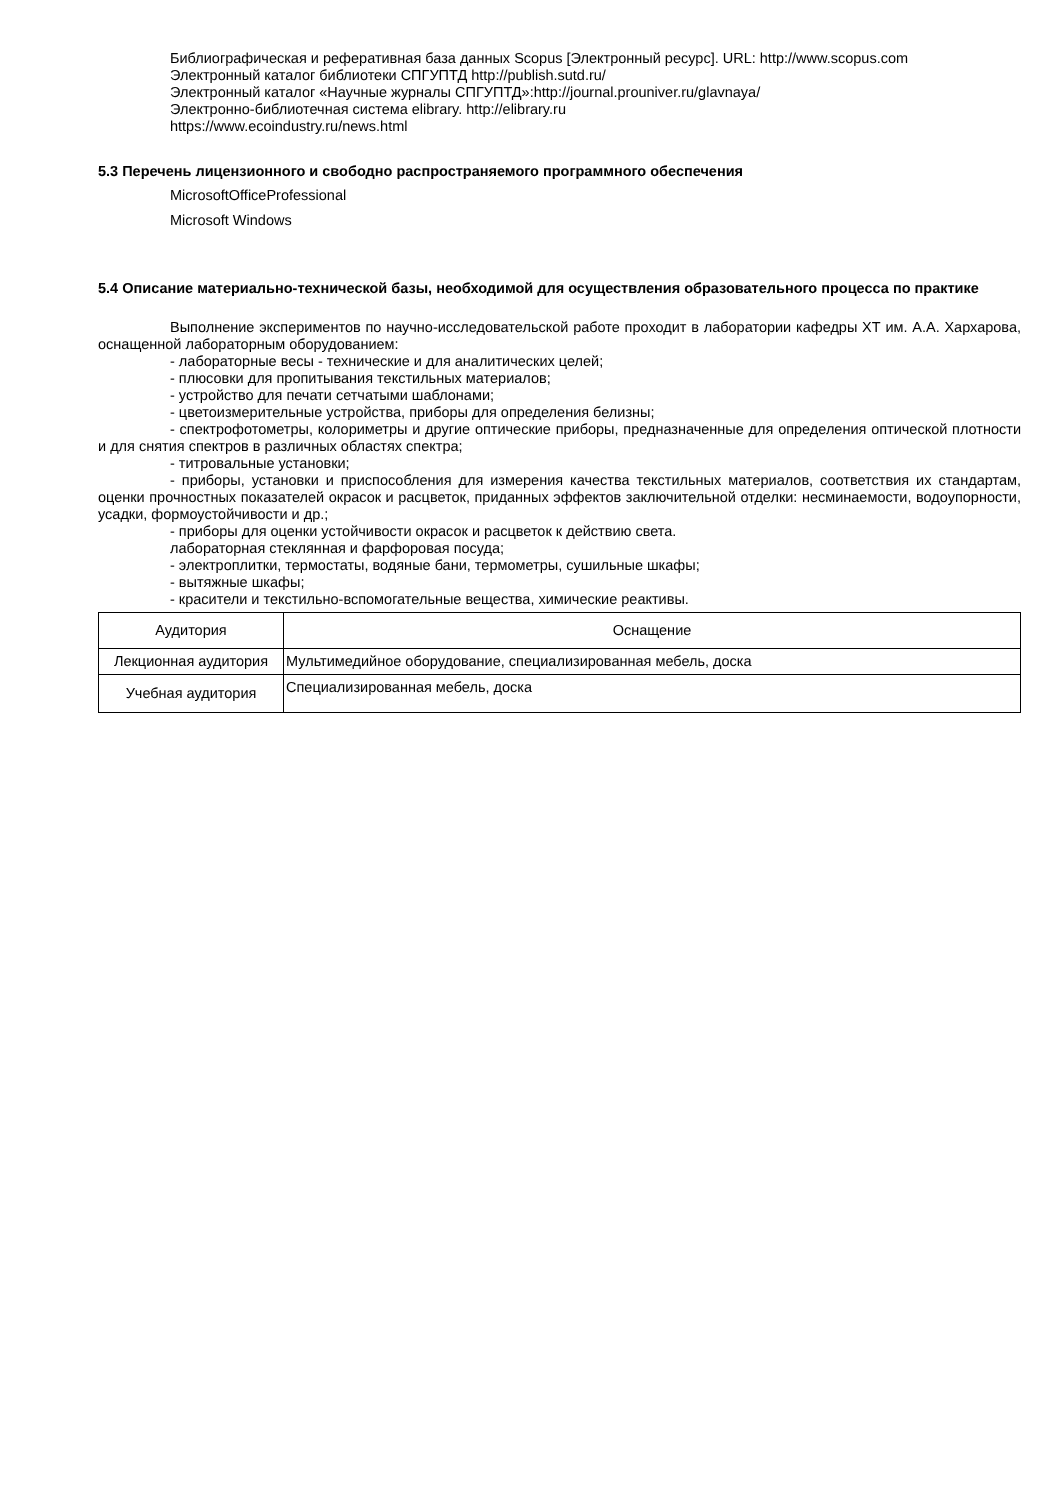Библиографическая и реферативная база данных Scopus [Электронный ресурс]. URL: http://www.scopus.com
Электронный каталог библиотеки СПГУПТД http://publish.sutd.ru/
Электронный каталог «Научные журналы СПГУПТД»:http://journal.prouniver.ru/glavnaya/
Электронно-библиотечная система elibrary. http://elibrary.ru
https://www.ecoindustry.ru/news.html
5.3 Перечень лицензионного и свободно распространяемого программного обеспечения
MicrosoftOfficeProfessional
Microsoft Windows
5.4 Описание материально-технической базы, необходимой для осуществления образовательного процесса по практике
Выполнение экспериментов по научно-исследовательской работе проходит в лаборатории кафедры ХТ им. А.А. Хархарова, оснащенной лабораторным оборудованием:
- лабораторные весы - технические и для аналитических целей;
- плюсовки для пропитывания текстильных материалов;
- устройство для печати сетчатыми шаблонами;
- цветоизмерительные устройства, приборы для определения белизны;
- спектрофотометры, колориметры и другие оптические приборы, предназначенные для определения оптической плотности и для снятия спектров в различных областях спектра;
- титровальные установки;
- приборы, установки и приспособления для измерения качества текстильных материалов, соответствия их стандартам, оценки прочностных показателей окрасок и расцветок, приданных эффектов заключительной отделки: несминаемости, водоупорности, усадки, формоустойчивости и др.;
- приборы для оценки устойчивости окрасок и расцветок к действию света.
лабораторная стеклянная и фарфоровая посуда;
- электроплитки, термостаты, водяные бани, термометры, сушильные шкафы;
- вытяжные шкафы;
- красители и текстильно-вспомогательные вещества, химические реактивы.
| Аудитория | Оснащение |
| --- | --- |
| Лекционная аудитория | Мультимедийное оборудование, специализированная мебель, доска |
| Учебная аудитория | Специализированная мебель, доска |